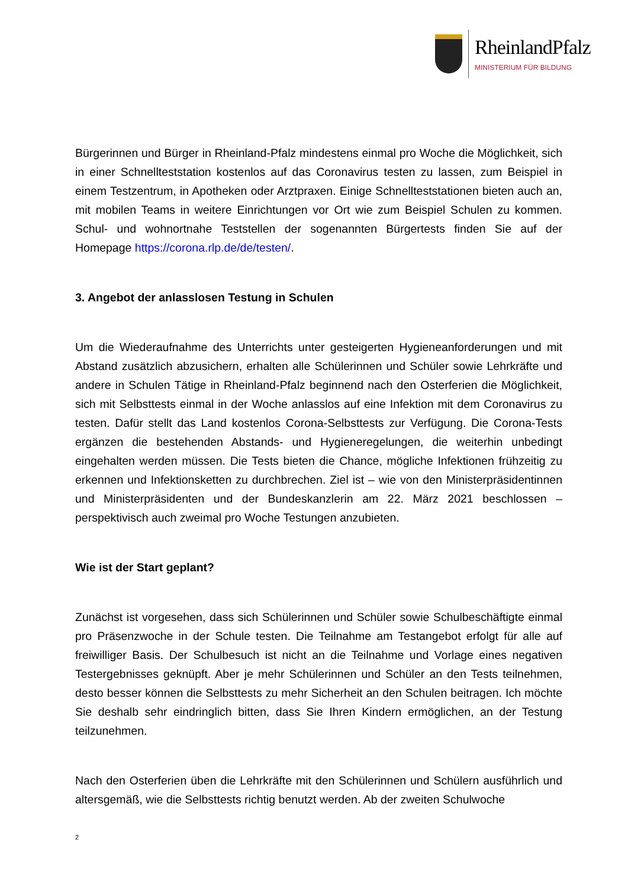RheinlandPfalz
MINISTERIUM FÜR BILDUNG
Bürgerinnen und Bürger in Rheinland-Pfalz mindestens einmal pro Woche die Möglichkeit, sich in einer Schnellteststation kostenlos auf das Coronavirus testen zu lassen, zum Beispiel in einem Testzentrum, in Apotheken oder Arztpraxen. Einige Schnellteststationen bieten auch an, mit mobilen Teams in weitere Einrichtungen vor Ort wie zum Beispiel Schulen zu kommen. Schul- und wohnortnahe Teststellen der sogenannten Bürgertests finden Sie auf der Homepage https://corona.rlp.de/de/testen/.
3. Angebot der anlasslosen Testung in Schulen
Um die Wiederaufnahme des Unterrichts unter gesteigerten Hygieneanforderungen und mit Abstand zusätzlich abzusichern, erhalten alle Schülerinnen und Schüler sowie Lehrkräfte und andere in Schulen Tätige in Rheinland-Pfalz beginnend nach den Osterferien die Möglichkeit, sich mit Selbsttests einmal in der Woche anlasslos auf eine Infektion mit dem Coronavirus zu testen. Dafür stellt das Land kostenlos Corona-Selbsttests zur Verfügung. Die Corona-Tests ergänzen die bestehenden Abstands- und Hygieneregelungen, die weiterhin unbedingt eingehalten werden müssen. Die Tests bieten die Chance, mögliche Infektionen frühzeitig zu erkennen und Infektionsketten zu durchbrechen. Ziel ist – wie von den Ministerpräsidentinnen und Ministerpräsidenten und der Bundeskanzlerin am 22. März 2021 beschlossen – perspektivisch auch zweimal pro Woche Testungen anzubieten.
Wie ist der Start geplant?
Zunächst ist vorgesehen, dass sich Schülerinnen und Schüler sowie Schulbeschäftigte einmal pro Präsenzwoche in der Schule testen. Die Teilnahme am Testangebot erfolgt für alle auf freiwilliger Basis. Der Schulbesuch ist nicht an die Teilnahme und Vorlage eines negativen Testergebnisses geknüpft. Aber je mehr Schülerinnen und Schüler an den Tests teilnehmen, desto besser können die Selbsttests zu mehr Sicherheit an den Schulen beitragen. Ich möchte Sie deshalb sehr eindringlich bitten, dass Sie Ihren Kindern ermöglichen, an der Testung teilzunehmen.
Nach den Osterferien üben die Lehrkräfte mit den Schülerinnen und Schülern ausführlich und altersgemäß, wie die Selbsttests richtig benutzt werden. Ab der zweiten Schulwoche
2